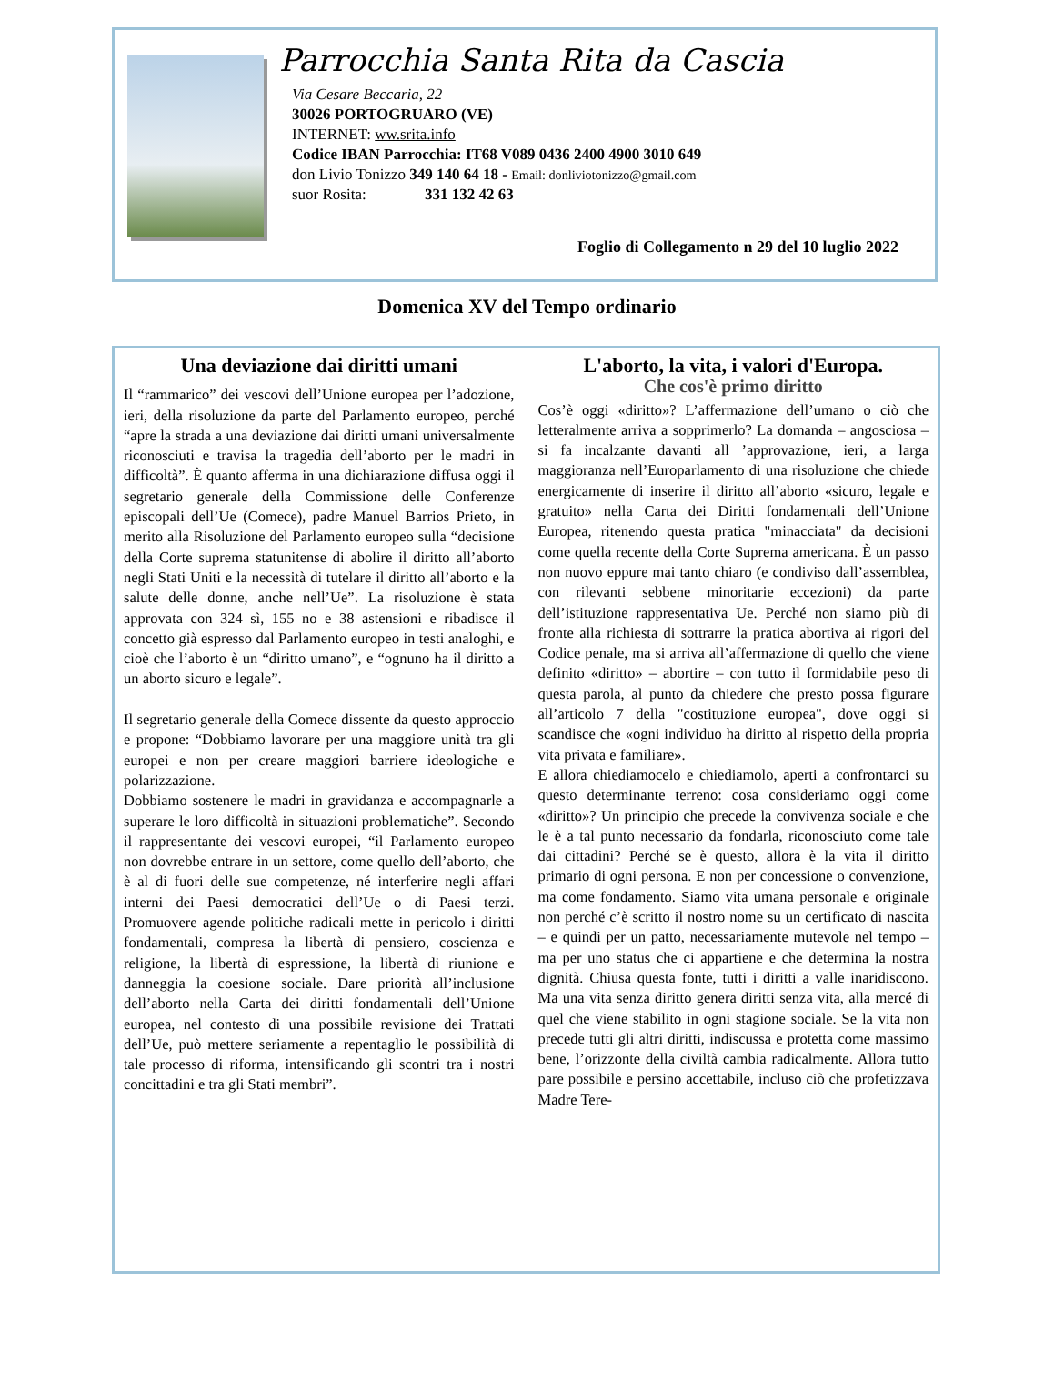Parrocchia Santa Rita da Cascia
Via Cesare Beccaria, 22
30026 PORTOGRUARO (VE)
INTERNET: ww.srita.info
Codice IBAN Parrocchia: IT68 V089 0436 2400 4900 3010 649
don Livio Tonizzo 349 140 64 18 - Email: donliviotonizzo@gmail.com
suor Rosita: 331 132 42 63
Foglio di Collegamento n 29 del 10 luglio 2022
Domenica XV del Tempo ordinario
Una deviazione dai diritti umani
Il “rammarico” dei vescovi dell’Unione europea per l’adozione, ieri, della risoluzione da parte del Parlamento europeo, perché “apre la strada a una deviazione dai diritti umani universalmente riconosciuti e travisa la tragedia dell’aborto per le madri in difficoltà”. È quanto afferma in una dichiarazione diffusa oggi il segretario generale della Commissione delle Conferenze episcopali dell’Ue (Comece), padre Manuel Barrios Prieto, in merito alla Risoluzione del Parlamento europeo sulla “decisione della Corte suprema statunitense di abolire il diritto all’aborto negli Stati Uniti e la necessità di tutelare il diritto all’aborto e la salute delle donne, anche nell’Ue”. La risoluzione è stata approvata con 324 sì, 155 no e 38 astensioni e ribadisce il concetto già espresso dal Parlamento europeo in testi analoghi, e cioè che l’aborto è un “diritto umano”, e “ognuno ha il diritto a un aborto sicuro e legale”.
Il segretario generale della Comece dissente da questo approccio e propone: “Dobbiamo lavorare per una maggiore unità tra gli europei e non per creare maggiori barriere ideologiche e polarizzazione.
Dobbiamo sostenere le madri in gravidanza e accompagnarle a superare le loro difficoltà in situazioni problematiche”. Secondo il rappresentante dei vescovi europei, “il Parlamento europeo non dovrebbe entrare in un settore, come quello dell’aborto, che è al di fuori delle sue competenze, né interferire negli affari interni dei Paesi democratici dell’Ue o di Paesi terzi. Promuovere agende politiche radicali mette in pericolo i diritti fondamentali, compresa la libertà di pensiero, coscienza e religione, la libertà di espressione, la libertà di riunione e danneggia la coesione sociale. Dare priorità all’inclusione dell’aborto nella Carta dei diritti fondamentali dell’Unione europea, nel contesto di una possibile revisione dei Trattati dell’Ue, può mettere seriamente a repentaglio le possibilità di tale processo di riforma, intensificando gli scontri tra i nostri concittadini e tra gli Stati membri”.
L'aborto, la vita, i valori d'Europa.
Che cos'è primo diritto
Cos’è oggi «diritto»? L’affermazione dell’umano o ciò che letteralmente arriva a sopprimerlo? La domanda – angosciosa – si fa incalzante davanti all ’approvazione, ieri, a larga maggioranza nell’Europarlamento di una risoluzione che chiede energicamente di inserire il diritto all’aborto «sicuro, legale e gratuito» nella Carta dei Diritti fondamentali dell’Unione Europea, ritenendo questa pratica "minacciata" da decisioni come quella recente della Corte Suprema americana. È un passo non nuovo eppure mai tanto chiaro (e condiviso dall’assemblea, con rilevanti sebbene minoritarie eccezioni) da parte dell’istituzione rappresentativa Ue. Perché non siamo più di fronte alla richiesta di sottrarre la pratica abortiva ai rigori del Codice penale, ma si arriva all’affermazione di quello che viene definito «diritto» – abortire – con tutto il formidabile peso di questa parola, al punto da chiedere che presto possa figurare all’articolo 7 della "costituzione europea", dove oggi si scandisce che «ogni individuo ha diritto al rispetto della propria vita privata e familiare».
E allora chiediamocelo e chiediamolo, aperti a confrontarci su questo determinante terreno: cosa consideriamo oggi come «diritto»? Un principio che precede la convivenza sociale e che le è a tal punto necessario da fondarla, riconosciuto come tale dai cittadini? Perché se è questo, allora è la vita il diritto primario di ogni persona. E non per concessione o convenzione, ma come fondamento. Siamo vita umana personale e originale non perché c’è scritto il nostro nome su un certificato di nascita – e quindi per un patto, necessariamente mutevole nel tempo – ma per uno status che ci appartiene e che determina la nostra dignità. Chiusa questa fonte, tutti i diritti a valle inaridiscono. Ma una vita senza diritto genera diritti senza vita, alla mercé di quel che viene stabilito in ogni stagione sociale. Se la vita non precede tutti gli altri diritti, indiscussa e protetta come massimo bene, l’orizzonte della civiltà cambia radicalmente. Allora tutto pare possibile e persino accettabile, incluso ciò che profetizzava Madre Tere-